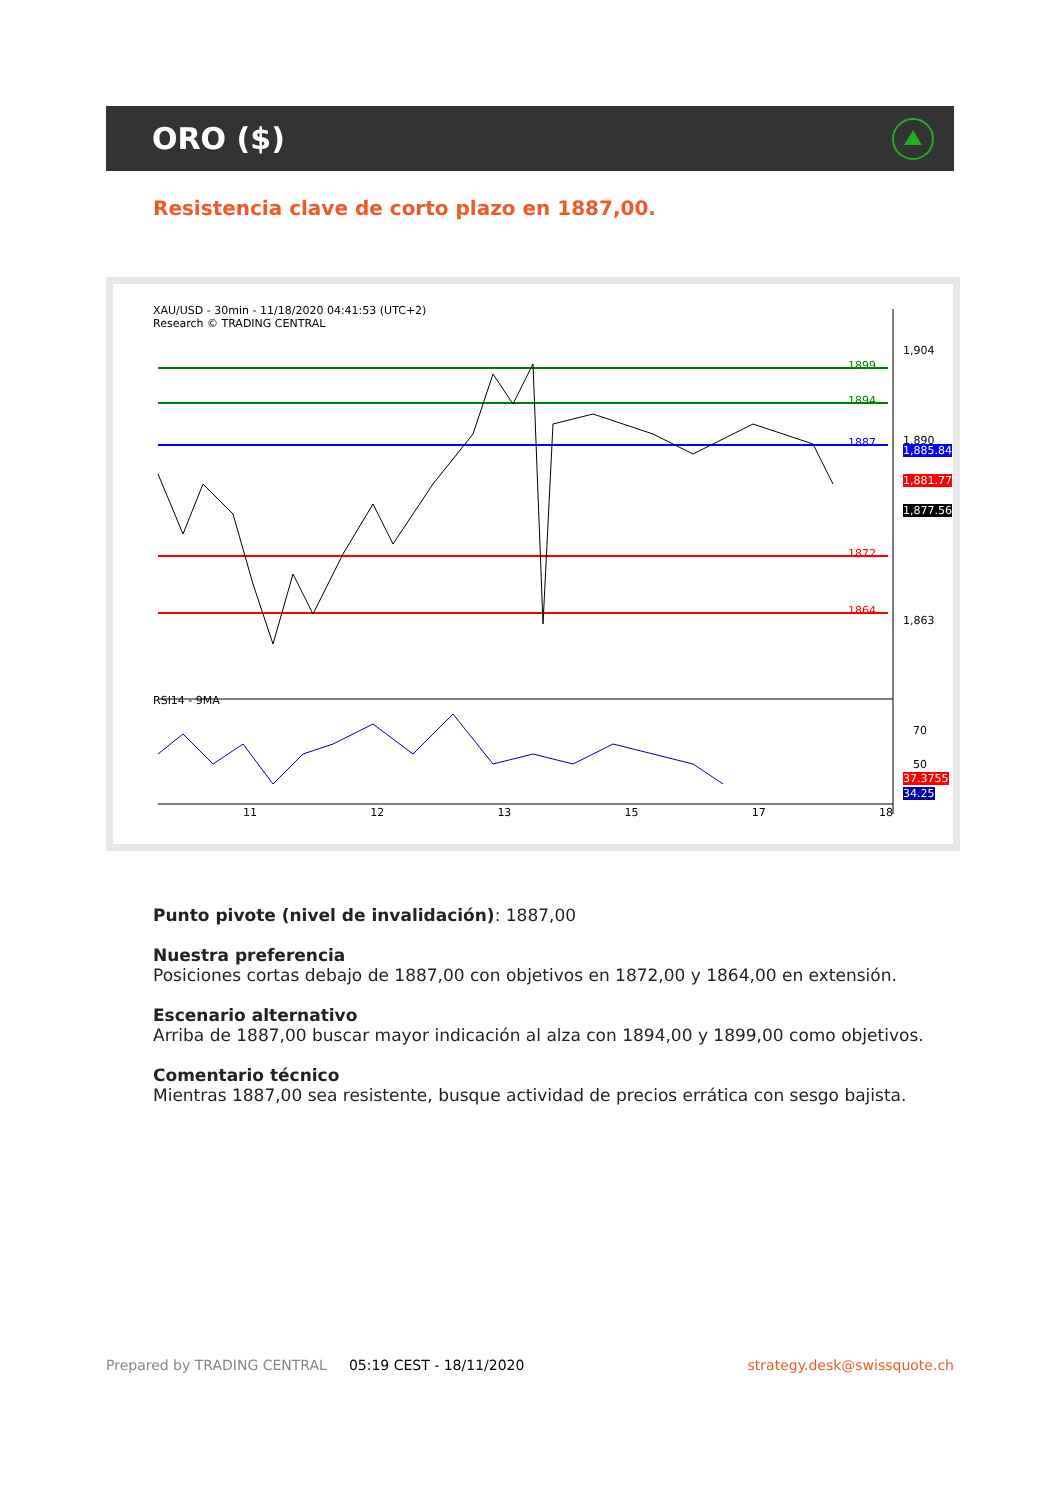ORO ($)
Resistencia clave de corto plazo en 1887,00.
XAU/USD - 30min - 11/18/2020 04:41:53 (UTC+2)
Research © TRADING CENTRAL
RSI14 - 9MA
1,904
1,890
1,863
1899
1894
1887
1872
1864
1,885.84
1,881.77
1,877.56
70
50
37.3755
34.25
11 12 13 15 17 18
Punto pivote (nivel de invalidación): 1887,00
Nuestra preferencia
Posiciones cortas debajo de 1887,00 con objetivos en 1872,00 y 1864,00 en extensión.
Escenario alternativo
Arriba de 1887,00 buscar mayor indicación al alza con 1894,00 y 1899,00 como objetivos.
Comentario técnico
Mientras 1887,00 sea resistente, busque actividad de precios errática con sesgo bajista.
Prepared by TRADING CENTRAL 05:19 CEST - 18/11/2020 strategy.desk@swissquote.ch